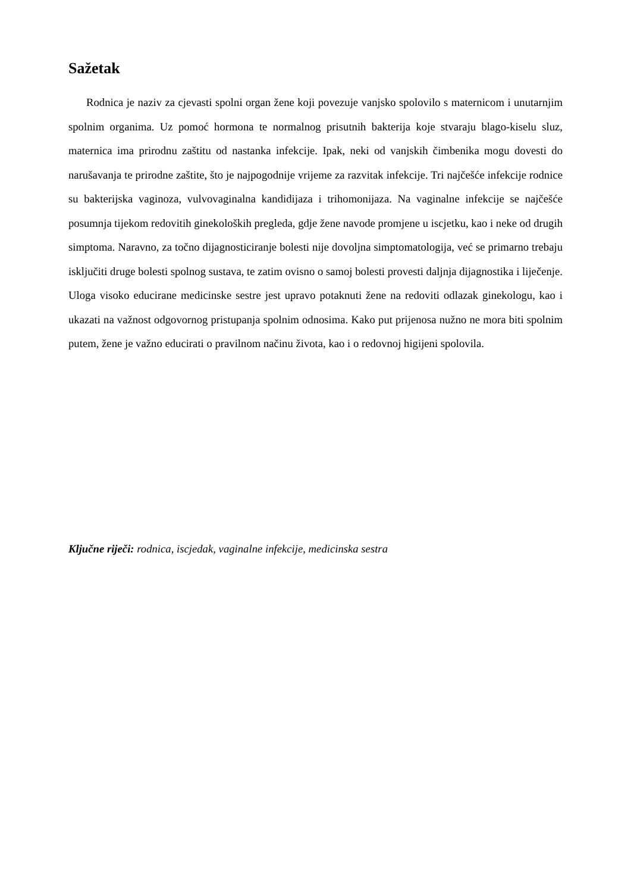Sažetak
Rodnica je naziv za cjevasti spolni organ žene koji povezuje vanjsko spolovilo s maternicom i unutarnjim spolnim organima. Uz pomoć hormona te normalnog prisutnih bakterija koje stvaraju blago-kiselu sluz, maternica ima prirodnu zaštitu od nastanka infekcije. Ipak, neki od vanjskih čimbenika mogu dovesti do narušavanja te prirodne zaštite, što je najpogodnije vrijeme za razvitak infekcije. Tri najčešće infekcije rodnice su bakterijska vaginoza, vulvovaginalna kandidijaza i trihomonijaza. Na vaginalne infekcije se najčešće posumnja tijekom redovitih ginekoloških pregleda, gdje žene navode promjene u iscjetku, kao i neke od drugih simptoma. Naravno, za točno dijagnosticiranje bolesti nije dovoljna simptomatologija, već se primarno trebaju isključiti druge bolesti spolnog sustava, te zatim ovisno o samoj bolesti provesti daljnja dijagnostika i liječenje. Uloga visoko educirane medicinske sestre jest upravo potaknuti žene na redoviti odlazak ginekologu, kao i ukazati na važnost odgovornog pristupanja spolnim odnosima. Kako put prijenosa nužno ne mora biti spolnim putem, žene je važno educirati o pravilnom načinu života, kao i o redovnoj higijeni spolovila.
Ključne riječi: rodnica, iscjedak, vaginalne infekcije, medicinska sestra